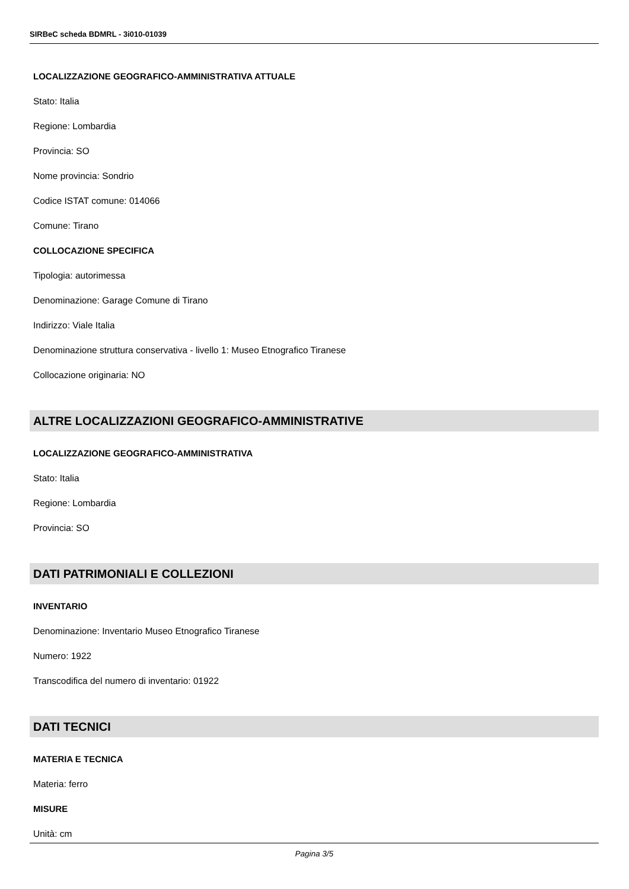SIRBeC scheda BDMRL - 3i010-01039
LOCALIZZAZIONE GEOGRAFICO-AMMINISTRATIVA ATTUALE
Stato: Italia
Regione: Lombardia
Provincia: SO
Nome provincia: Sondrio
Codice ISTAT comune: 014066
Comune: Tirano
COLLOCAZIONE SPECIFICA
Tipologia: autorimessa
Denominazione: Garage Comune di Tirano
Indirizzo: Viale Italia
Denominazione struttura conservativa - livello 1: Museo Etnografico Tiranese
Collocazione originaria: NO
ALTRE LOCALIZZAZIONI GEOGRAFICO-AMMINISTRATIVE
LOCALIZZAZIONE GEOGRAFICO-AMMINISTRATIVA
Stato: Italia
Regione: Lombardia
Provincia: SO
DATI PATRIMONIALI E COLLEZIONI
INVENTARIO
Denominazione: Inventario Museo Etnografico Tiranese
Numero: 1922
Transcodifica del numero di inventario: 01922
DATI TECNICI
MATERIA E TECNICA
Materia: ferro
MISURE
Unità: cm
Pagina 3/5